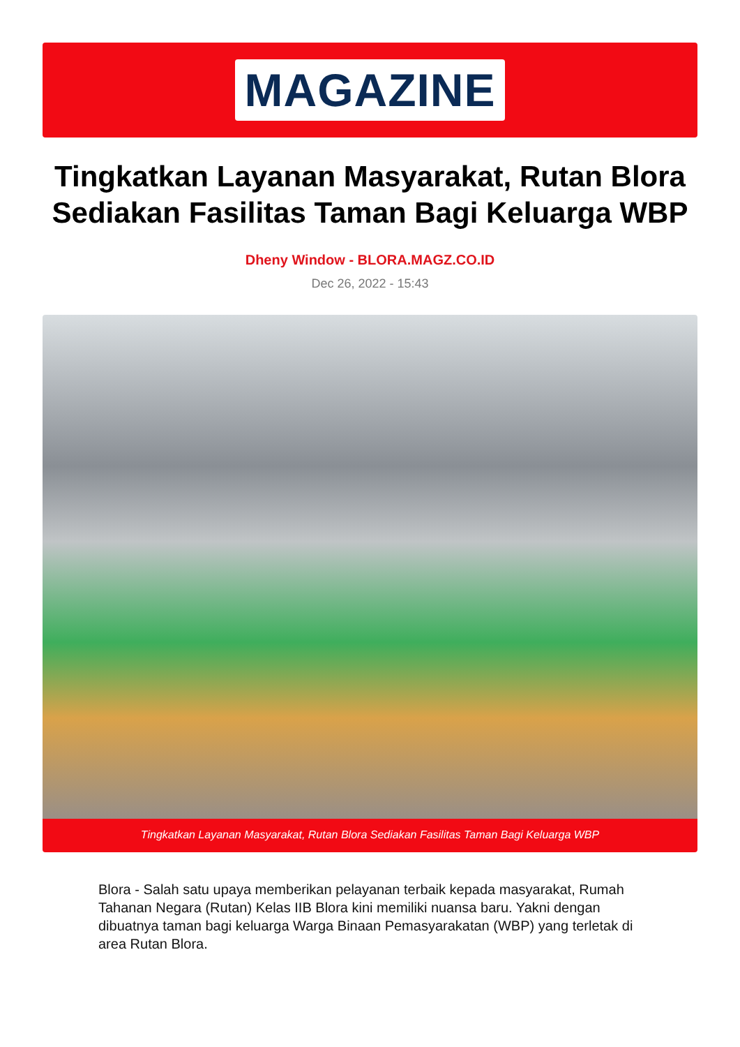MAGAZINE
Tingkatkan Layanan Masyarakat, Rutan Blora Sediakan Fasilitas Taman Bagi Keluarga WBP
Dheny Window - BLORA.MAGZ.CO.ID
Dec 26, 2022 - 15:43
Tingkatkan Layanan Masyarakat, Rutan Blora Sediakan Fasilitas Taman Bagi Keluarga WBP
Blora - Salah satu upaya memberikan pelayanan terbaik kepada masyarakat, Rumah Tahanan Negara (Rutan) Kelas IIB Blora kini memiliki nuansa baru. Yakni dengan dibuatnya taman bagi keluarga Warga Binaan Pemasyarakatan (WBP) yang terletak di area Rutan Blora.